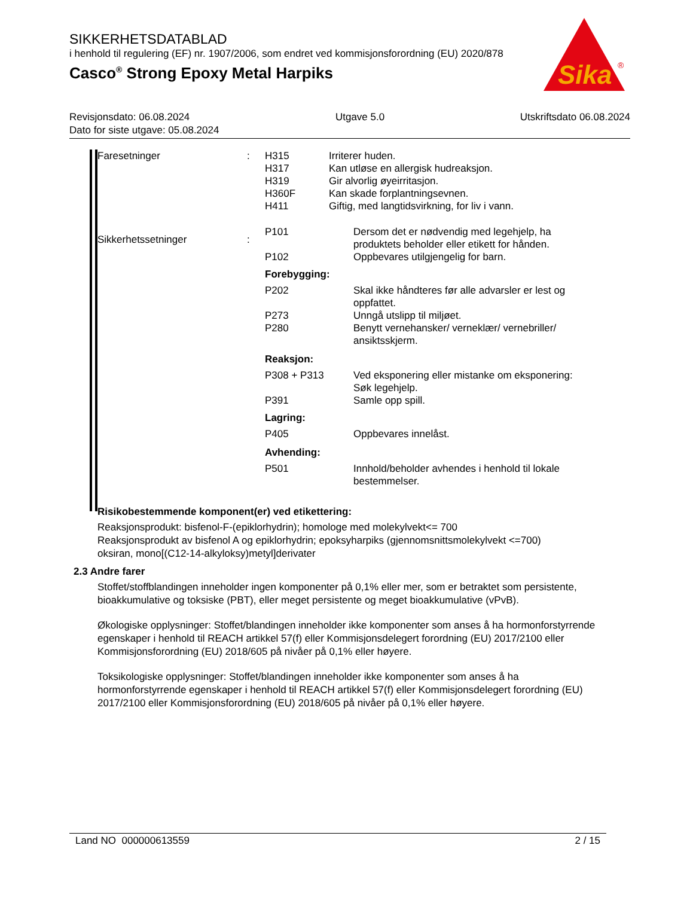SIKKERHETSDATABLAD
i henhold til regulering (EF) nr. 1907/2006, som endret ved kommisjonsforordning (EU) 2020/878
Casco<sup>®</sup> Strong Epoxy Metal Harpiks
Sika
®
| Revisjonsdato: 06.08.2024 | Utgave 5.0 | Utskriftsdato 06.08.2024 |
| Dato for siste utgave: 05.08.2024 | | |
| Faresetninger | : | H315 H317 H319 H360F H411 | Irriterer huden. Kan utløse en allergisk hudreaksjon. Gir alvorlig øyeirritasjon. Kan skade forplantningsevnen. Giftig, med langtidsvirkning, for liv i vann. |
| Sikkerhetssetninger | : | / P101 / Dersom det er nødvendig med legehjelp, ha produktets beholder eller etikett for hånden. / / P102 / Oppbevares utilgjengelig for barn. / / Forebygging: / / / P202 / Skal ikke håndteres før alle advarsler er lest og oppfattet. / / P273 / Unngå utslipp til miljøet. / / P280 / Benytt vernehansker/ verneklær/ vernebriller/ ansiktsskjerm. / / Reaksjon: / / / P308 + P313 / Ved eksponering eller mistanke om eksponering: Søk legehjelp. / / P391 / Samle opp spill. / / Lagring: / / / P405 / Oppbevares innelåst. / / Avhending: / / / P501 / Innhold/beholder avhendes i henhold til lokale bestemmelser. / | |
Risikobestemmende komponent(er) ved etikettering:
Reaksjonsprodukt: bisfenol-F-(epiklorhydrin); homologe med molekylvekt<= 700
Reaksjonsprodukt av bisfenol A og epiklorhydrin; epoksyharpiks (gjennomsnittsmolekylvekt <=700)
oksiran, mono[(C12-14-alkyloksy)metyl]derivater
2.3 Andre farer
Stoffet/stoffblandingen inneholder ingen komponenter på 0,1% eller mer, som er betraktet som persistente, bioakkumulative og toksiske (PBT), eller meget persistente og meget bioakkumulative (vPvB).
Økologiske opplysninger: Stoffet/blandingen inneholder ikke komponenter som anses å ha hormonforstyrrende egenskaper i henhold til REACH artikkel 57(f) eller Kommisjonsdelegert forordning (EU) 2017/2100 eller Kommisjonsforordning (EU) 2018/605 på nivåer på 0,1% eller høyere.
Toksikologiske opplysninger: Stoffet/blandingen inneholder ikke komponenter som anses å ha hormonforstyrrende egenskaper i henhold til REACH artikkel 57(f) eller Kommisjonsdelegert forordning (EU) 2017/2100 eller Kommisjonsforordning (EU) 2018/605 på nivåer på 0,1% eller høyere.
Land NO 000000613559 2 / 15